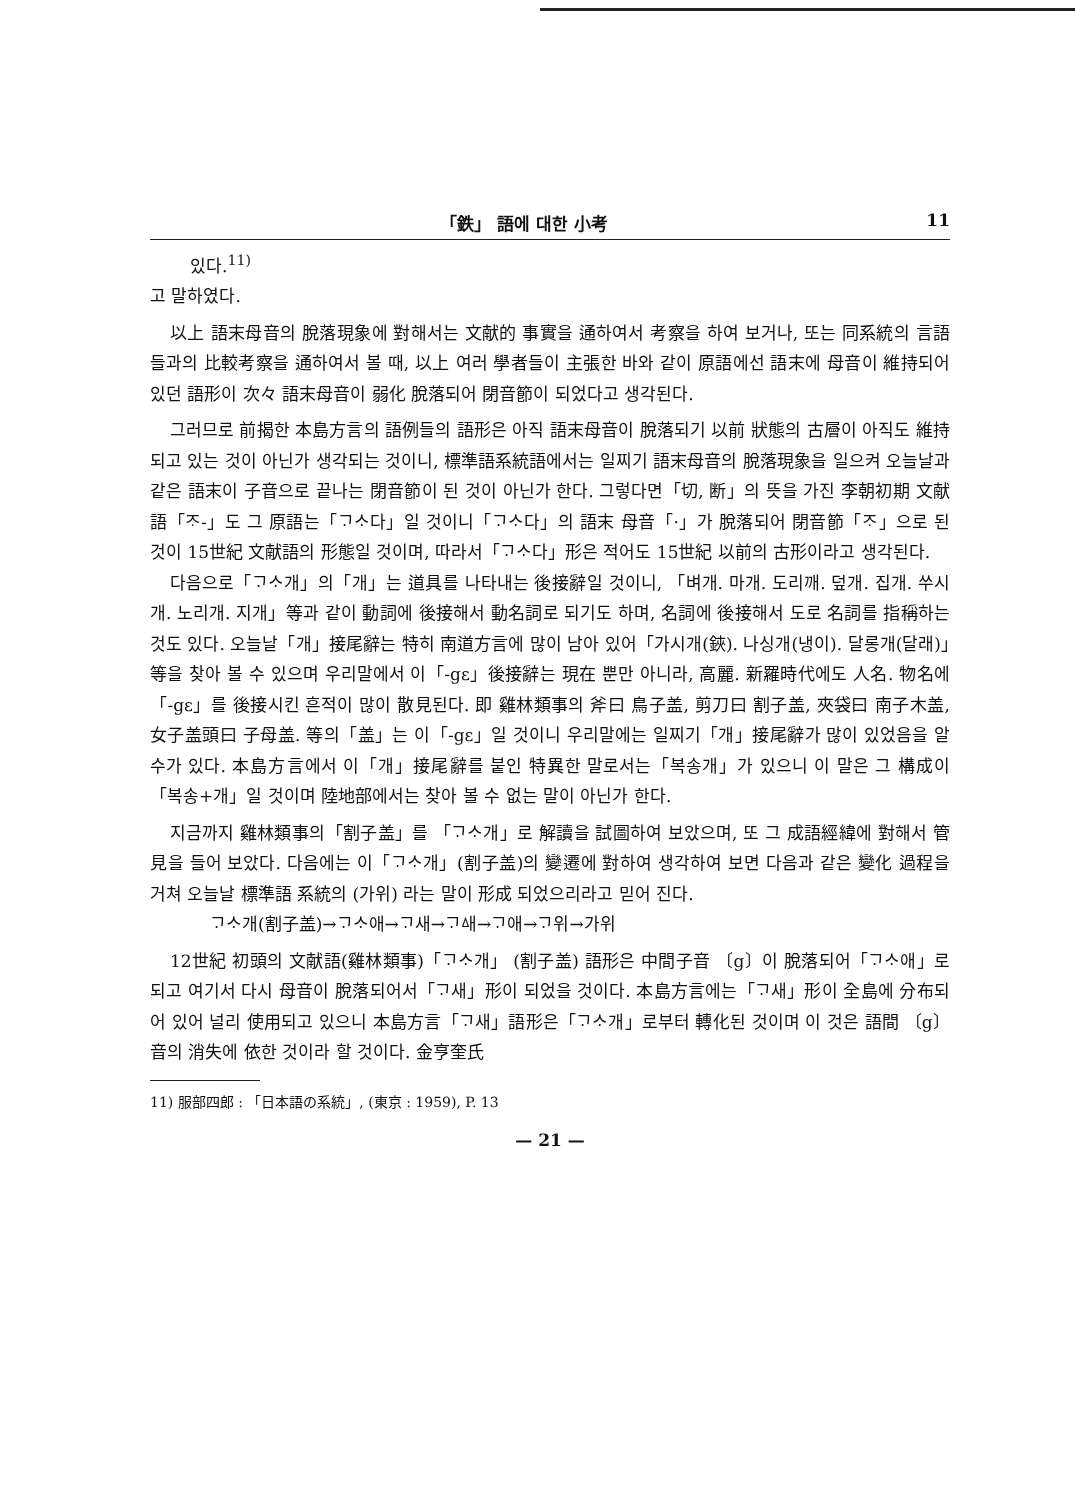「鉄」 語에 대한 小考 11
있다.<sup>11)</sup>
고 말하였다.
以上 語末母音의 脫落現象에 對해서는 文献的 事實을 通하여서 考察을 하여 보거나, 또는 同系統의 言語들과의 比較考察을 通하여서 볼 때, 以上 여러 學者들이 主張한 바와 같이 原語에선 語末에 母音이 維持되어 있던 語形이 次々 語末母音이 弱化 脫落되어 閉音節이 되었다고 생각된다.
그러므로 前揭한 本島方言의 語例들의 語形은 아직 語末母音이 脫落되기 以前 狀態의 古層이 아직도 維持되고 있는 것이 아닌가 생각되는 것이니, 標準語系統語에서는 일찌기 語末母音의 脫落現象을 일으켜 오늘날과 같은 語末이 子音으로 끝나는 閉音節이 된 것이 아닌가 한다. 그렇다면「切, 断」의 뜻을 가진 李朝初期 文献語「ᄌᆞ-」도 그 原語는「ᄀᆞᄉᆞ다」일 것이니「ᄀᆞᄉᆞ다」의 語末 母音「·」가 脫落되어 閉音節「ᄌᆞ」으로 된 것이 15世紀 文献語의 形態일 것이며, 따라서「ᄀᆞᄉᆞ다」形은 적어도 15世紀 以前의 古形이라고 생각된다.
다음으로「ᄀᆞᄉᆞ개」의「개」는 道具를 나타내는 後接辭일 것이니, 「벼개. 마개. 도리깨. 덮개. 집개. 쑤시개. 노리개. 지개」等과 같이 動詞에 後接해서 動名詞로 되기도 하며, 名詞에 後接해서 도로 名詞를 指稱하는 것도 있다. 오늘날「개」接尾辭는 特히 南道方言에 많이 남아 있어「가시개(鋏). 나싱개(냉이). 달롱개(달래)」等을 찾아 볼 수 있으며 우리말에서 이「-gɛ」後接辭는 現在 뿐만 아니라, 高麗. 新羅時代에도 人名. 物名에「-gɛ」를 後接시킨 흔적이 많이 散見된다. 即 雞林類事의 斧曰 鳥子盖, 剪刀曰 割子盖, 夾袋曰 南子木盖, 女子盖頭曰 子母盖. 等의「盖」는 이「-gɛ」일 것이니 우리말에는 일찌기「개」接尾辭가 많이 있었음을 알 수가 있다. 本島方言에서 이「개」接尾辭를 붙인 特異한 말로서는「복송개」가 있으니 이 말은 그 構成이「복송+개」일 것이며 陸地部에서는 찾아 볼 수 없는 말이 아닌가 한다.
지금까지 雞林類事의「割子盖」를 「ᄀᆞᄉᆞ개」로 解讀을 試圖하여 보았으며, 또 그 成語經緯에 對해서 管見을 들어 보았다. 다음에는 이「ᄀᆞᄉᆞ개」(割子盖)의 變遷에 對하여 생각하여 보면 다음과 같은 變化 過程을 거쳐 오늘날 標準語 系統의 (가위) 라는 말이 形成 되었으리라고 믿어 진다.
ᄀᆞᄉᆞ개(割子盖)→ᄀᆞᄉᆞ애→ᄀᆞ새→ᄀᆞᅀᅢ→ᄀᆞ애→ᄀᆞ위→가위
12世紀 初頭의 文献語(雞林類事)「ᄀᆞᄉᆞ개」 (割子盖) 語形은 中間子音 〔g〕이 脫落되어「ᄀᆞᄉᆞ애」로 되고 여기서 다시 母音이 脫落되어서「ᄀᆞ새」形이 되었을 것이다. 本島方言에는「ᄀᆞ새」形이 全島에 分布되어 있어 널리 使用되고 있으니 本島方言「ᄀᆞ새」語形은「ᄀᆞᄉᆞ개」로부터 轉化된 것이며 이 것은 語間 〔g〕音의 消失에 依한 것이라 할 것이다. 金亨奎氏
11) 服部四郎 : 「日本語の系統」, (東京 : 1959), P. 13
— 21 —